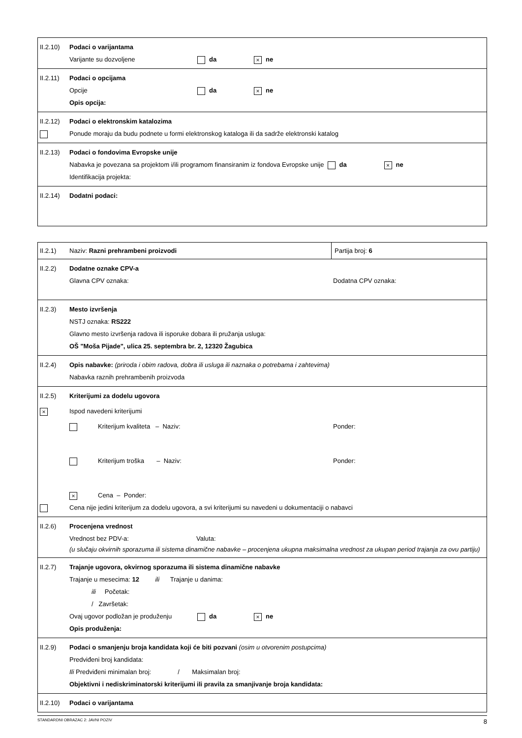II.2.10) Podaci o varijantama
Varijante su dozvoljene da × ne
II.2.11) Podaci o opcijama
Opcije da × ne
Opis opcija:
II.2.12) Podaci o elektronskim katalozima
Ponude moraju da budu podnete u formi elektronskog kataloga ili da sadrže elektronski katalog
II.2.13) Podaci o fondovima Evropske unije
Nabavka je povezana sa projektom i/ili programom finansiranim iz fondova Evropske unije da × ne
Identifikacija projekta:
II.2.14) Dodatni podaci:
II.2.1) Naziv: Razni prehrambeni proizvodi Partija broj: 6
II.2.2) Dodatne oznake CPV-a
Glavna CPV oznaka: Dodatna CPV oznaka:
II.2.3) Mesto izvršenja
NSTJ oznaka: RS222
Glavno mesto izvršenja radova ili isporuke dobara ili pružanja usluga:
OŠ "Moša Pijade", ulica 25. septembra br. 2, 12320 Žagubica
II.2.4) Opis nabavke: (priroda i obim radova, dobra ili usluga ili naznaka o potrebama i zahtevima)
Nabavka raznih prehrambenih proizvoda
II.2.5) Kriterijumi za dodelu ugovora
× Ispod navedeni kriterijumi
Kriterijum kvaliteta – Naziv: Ponder:
Kriterijum troška – Naziv: Ponder:
× Cena – Ponder:
Cena nije jedini kriterijum za dodelu ugovora, a svi kriterijumi su navedeni u dokumentaciji o nabavci
II.2.6) Procenjena vrednost
Vrednost bez PDV-a: Valuta:
(u slučaju okvirnih sporazuma ili sistema dinamične nabavke – procenjena ukupna maksimalna vrednost za ukupan period trajanja za ovu partiju)
II.2.7) Trajanje ugovora, okvirnog sporazuma ili sistema dinamične nabavke
Trajanje u mesecima: 12 ili Trajanje u danima:
ili Početak:
/ Završetak:
Ovaj ugovor podložan je produženju da × ne
Opis produženja:
II.2.9) Podaci o smanjenju broja kandidata koji će biti pozvani (osim u otvorenim postupcima)
Predviđeni broj kandidata:
Ili Predviđeni minimalan broj: / Maksimalan broj:
Objektivni i nediskriminatorski kriterijumi ili pravila za smanjivanje broja kandidata:
II.2.10) Podaci o varijantama
STANDARDNI OBRAZAC 2: JAVNI POZIV 8